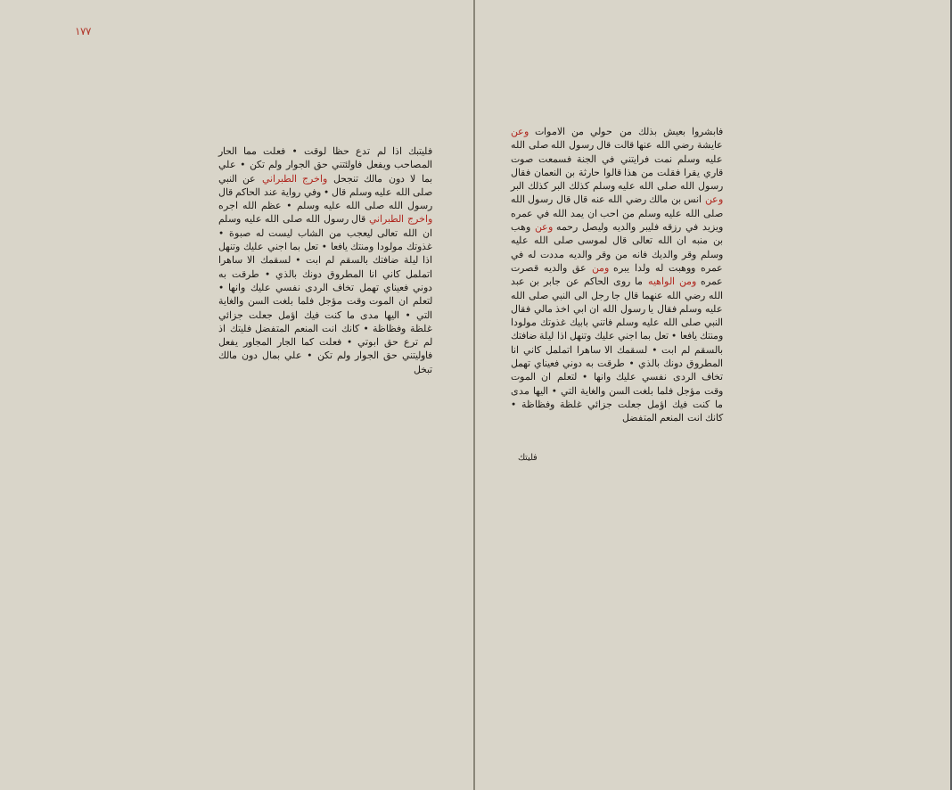١٧٧
فليتبك اذا لم تدع حظا لوقت • فعلت مما الحار المصاحب ويفعل فاولئتني حق الجوار ولم تكن • علي بما لا دون مالك تنجحل واخرج الطبراني عن النبي صلى الله عليه وسلم قال • وفي رواية عند الحاكم قال رسول الله صلى الله عليه وسلم • عظم الله اجره واخرج الطبراني قال رسول الله صلى الله عليه وسلم ان الله تعالى ليعجب من الشاب ليست له صبوة • غذوتك مولودا ومنتك يافعا • تعل بما اجني عليك وتنهل اذا ليلة ضافتك بالسقم لم ابت • لسقمك الا ساهرا اتململ كاني انا المطروق دونك بالذي • طرقت به دوني فعيناي تهمل تخاف الردى نفسي عليك وانها • لتعلم ان الموت وقت مؤجل فلما بلغت السن والغاية التي • اليها مدى ما كنت فيك اؤمل جعلت جزائي غلظة وفظاظة • كانك انت المنعم المتفضل فليتك اذ لم ترع حق ابوتي • فعلت كما الجار المجاور يفعل فاوليتني حق الجوار ولم تكن • علي بمال دون مالك تبخل
فابشروا بعيش بذلك من حولي من الاموات وعن عايشة رضي الله عنها قالت قال رسول الله صلى الله عليه وسلم نمت فرايتني في الجنة فسمعت صوت قاري يقرا فقلت من هذا قالوا حارثة بن النعمان فقال رسول الله صلى الله عليه وسلم كذلك البر كذلك البر وعن انس بن مالك رضي الله عنه قال قال رسول الله صلى الله عليه وسلم من احب ان يمد الله في عمره ويزيد في رزقه فليبر والديه وليصل رحمه وعن وهب بن منبه ان الله تعالى قال لموسى صلى الله عليه وسلم وقر والديك فانه من وقر والديه مددت له في عمره ووهبت له ولدا يبره ومن عق والديه قصرت عمره ومن الواهيه ما روى الحاكم عن جابر بن عبد الله رضي الله عنهما قال جا رجل الى النبي صلى الله عليه وسلم فقال يا رسول الله ان ابي اخذ مالي فقال النبي صلى الله عليه وسلم فاتني بابيك غذوتك مولودا ومنتك يافعا • تعل بما اجني عليك وتنهل اذا ليلة ضافتك بالسقم لم ابت • لسقمك الا ساهرا اتململ كاني انا المطروق دونك بالذي • طرقت به دوني فعيناي تهمل تخاف الردى نفسي عليك وانها • لتعلم ان الموت وقت مؤجل فلما بلغت السن والغاية التي • اليها مدى ما كنت فيك اؤمل جعلت جزائي غلظة وفظاظة • كانك انت المنعم المتفضل
فليتك